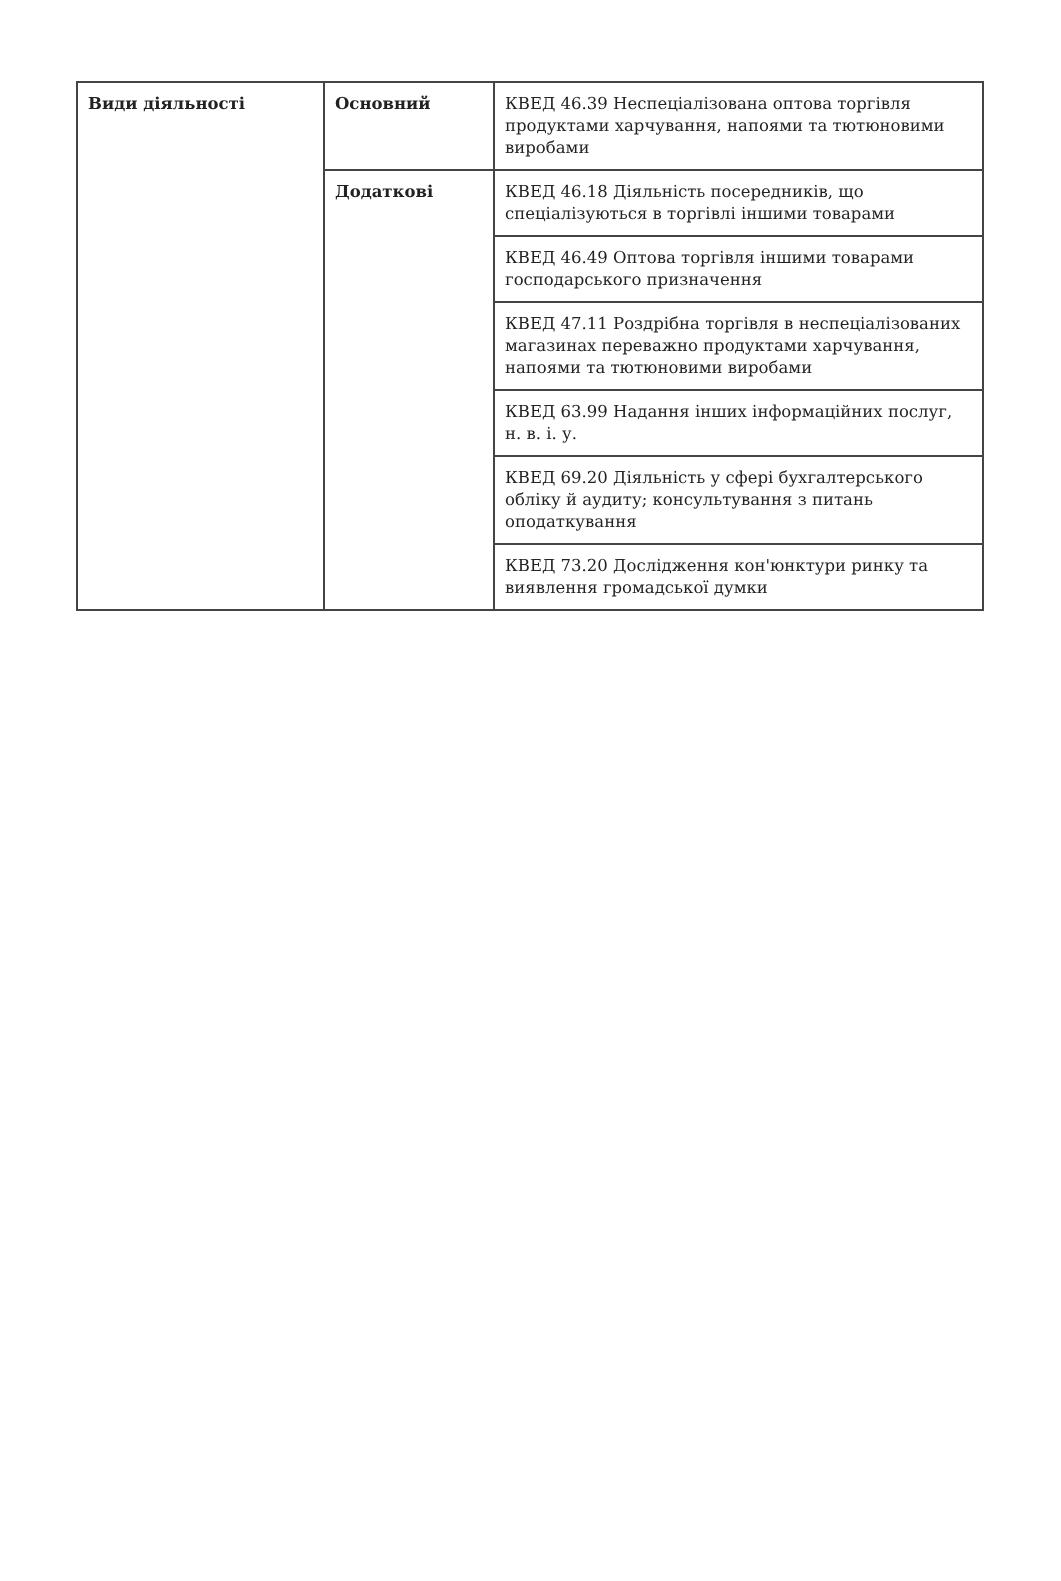| Види діяльності | Основний | КВЕД 46.39 Неспеціалізована оптова торгівля продуктами харчування, напоями та тютюновими виробами |
| | Додаткові | КВЕД 46.18 Діяльність посередників, що спеціалізуються в торгівлі іншими товарами |
| | | КВЕД 46.49 Оптова торгівля іншими товарами господарського призначення |
| | | КВЕД 47.11 Роздрібна торгівля в неспеціалізованих магазинах переважно продуктами харчування, напоями та тютюновими виробами |
| | | КВЕД 63.99 Надання інших інформаційних послуг, н. в. і. у. |
| | | КВЕД 69.20 Діяльність у сфері бухгалтерського обліку й аудиту; консультування з питань оподаткування |
| | | КВЕД 73.20 Дослідження кон'юнктури ринку та виявлення громадської думки |